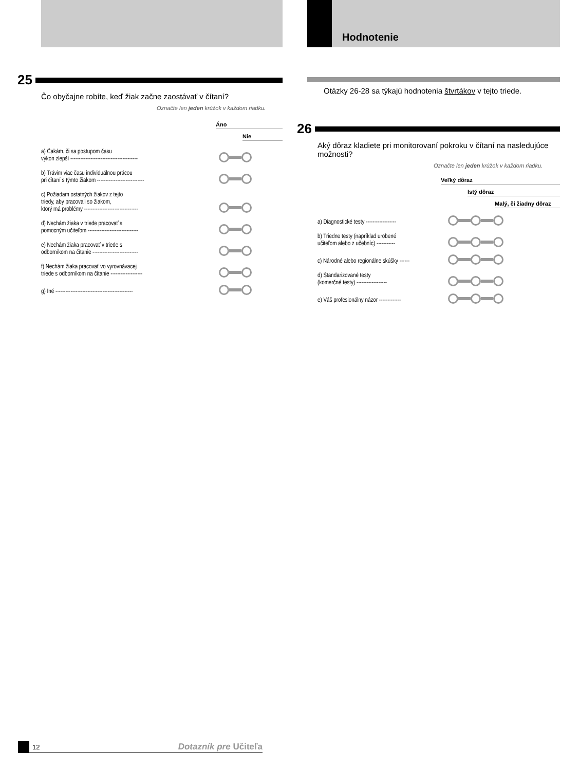25
Čo obyčajne robíte, keď žiak začne zaostávať v čítaní?
Označte len jeden krúžok v každom riadku.
Áno
Nie
a) Čakám, či sa postupom času
výkon zlepší ----------------------------------------
b) Trávim viac času individuálnou prácou
pri čítaní s týmto žiakom ----------------------------
c) Požiadam ostatných žiakov z tejto
triedy, aby pracovali so žiakom,
ktorý má problémy --------------------------------
d) Nechám žiaka v triede pracovať s
pomocným učiteľom ------------------------------
e) Nechám žiaka pracovať v triede s
odborníkom na čítanie ---------------------------
f) Nechám žiaka pracovať vo vyrovnávacej
triede s odborníkom na čítanie -------------------
g) Iné ----------------------------------------------
Hodnotenie
Otázky 26-28 sa týkajú hodnotenia štvrtákov v tejto triede.
26
Aký dôraz kladiete pri monitorovaní pokroku v čítaní na nasledujúce možnosti?
Označte len jeden krúžok v každom riadku.
Veľký dôraz
Istý dôraz
Malý, či žiadny dôraz
a) Diagnostické testy ------------------
b) Triedne testy (napríklad urobené
učiteľom alebo z učebníc) -----------
c) Národné alebo regionálne skúšky ------
d) Štandarizované testy
(komerčné testy) ------------------
e) Váš profesionálny názor -------------
12 Dotazník pre Učiteľa